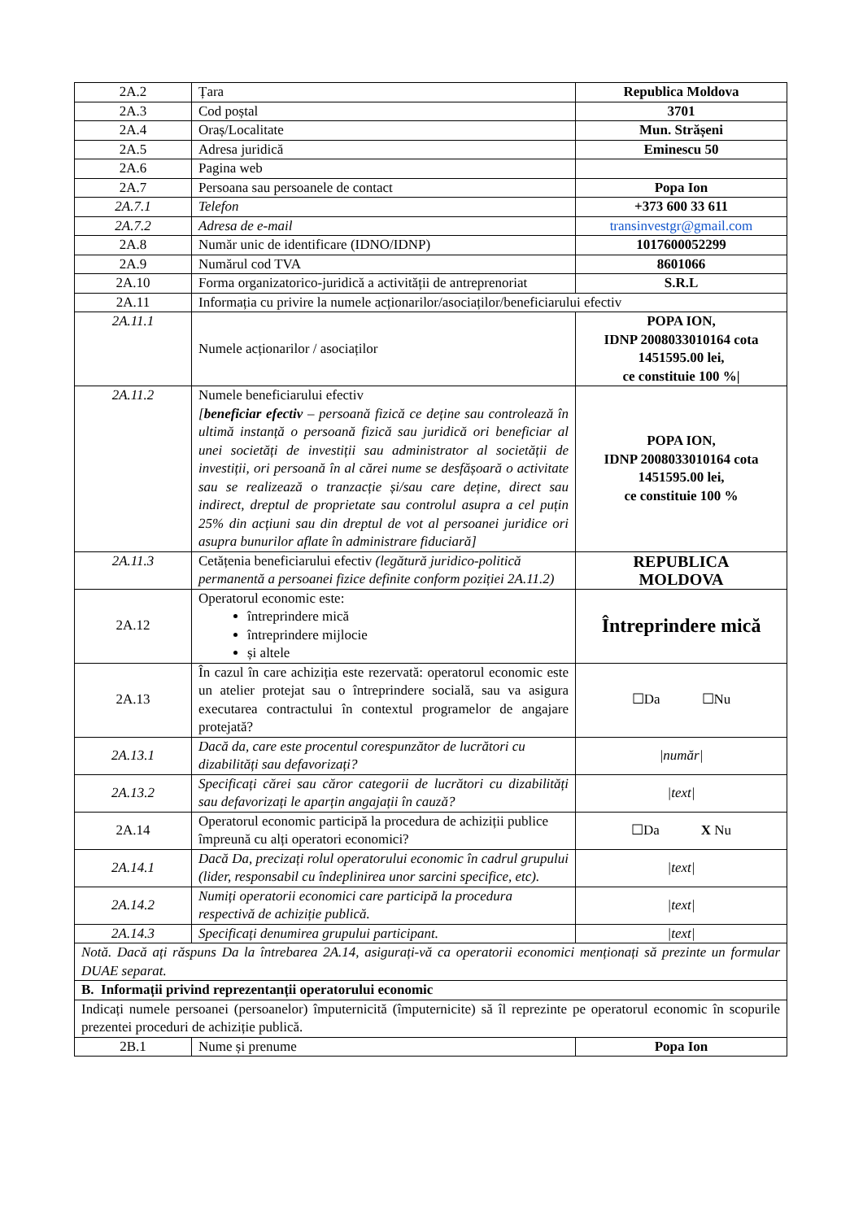| 2A.2 | Țara | Republica Moldova |
| 2A.3 | Cod poștal | 3701 |
| 2A.4 | Oraș/Localitate | Mun. Strășeni |
| 2A.5 | Adresa juridică | Eminescu 50 |
| 2A.6 | Pagina web | |
| 2A.7 | Persoana sau persoanele de contact | Popa Ion |
| 2A.7.1 | Telefon | +373 600 33 611 |
| 2A.7.2 | Adresa de e-mail | transinvestgr@gmail.com |
| 2A.8 | Număr unic de identificare (IDNO/IDNP) | 1017600052299 |
| 2A.9 | Numărul cod TVA | 8601066 |
| 2A.10 | Forma organizatorico-juridică a activității de antreprenoriat | S.R.L |
| 2A.11 | Informația cu privire la numele acționarilor/asociaților/beneficiarului efectiv | |
| 2A.11.1 | Numele acționarilor / asociaților | POPA ION, IDNP 2008033010164 cota 1451595.00 lei, ce constituie 100 %/ |
| 2A.11.2 | Numele beneficiarului efectiv [ beneficiar efectiv – persoană fizică ce deține sau controlează în ultimă instanță o persoană fizică sau juridică ori beneficiar al unei societăți de investiții sau administrator al societății de investiții, ori persoană în al cărei nume se desfășoară o activitate sau se realizează o tranzacție și/sau care deține, direct sau indirect, dreptul de proprietate sau controlul asupra a cel puțin 25% din acțiuni sau din dreptul de vot al persoanei juridice ori asupra bunurilor aflate în administrare fiduciară] | POPA ION, IDNP 2008033010164 cota 1451595.00 lei, ce constituie 100 % |
| 2A.11.3 | Cetățenia beneficiarului efectiv (legătură juridico-politică permanentă a persoanei fizice definite conform poziției 2A.11.2) | REPUBLICA MOLDOVA |
| 2A.12 | Operatorul economic este: întreprindere mică întreprindere mijlocie și altele | Întreprindere mică |
| 2A.13 | În cazul în care achiziția este rezervată: operatorul economic este un atelier protejat sau o întreprindere socială, sau va asigura executarea contractului în contextul programelor de angajare protejată? | ☐Da ☐Nu |
| 2A.13.1 | Dacă da, care este procentul corespunzător de lucrători cu dizabilități sau defavorizați? | /număr/ |
| 2A.13.2 | Specificați cărei sau căror categorii de lucrători cu dizabilități sau defavorizați le aparțin angajații în cauză? | /text/ |
| 2A.14 | Operatorul economic participă la procedura de achiziții publice împreună cu alți operatori economici? | ☐Da X Nu |
| 2A.14.1 | Dacă Da, precizați rolul operatorului economic în cadrul grupului (lider, responsabil cu îndeplinirea unor sarcini specifice, etc). | /text/ |
| 2A.14.2 | Numiți operatorii economici care participă la procedura respectivă de achiziție publică. | /text/ |
| 2A.14.3 | Specificați denumirea grupului participant. | /text/ |
| Notă. Dacă ați răspuns Da la întrebarea 2A.14, asigurați-vă ca operatorii economici menționați să prezinte un formular DUAE separat. | | |
| B. Informații privind reprezentanții operatorului economic | | |
| Indicați numele persoanei (persoanelor) împuternicită (împuternicite) să îl reprezinte pe operatorul economic în scopurile prezentei proceduri de achiziție publică. | | |
| 2B.1 | Nume și prenume | Popa Ion |